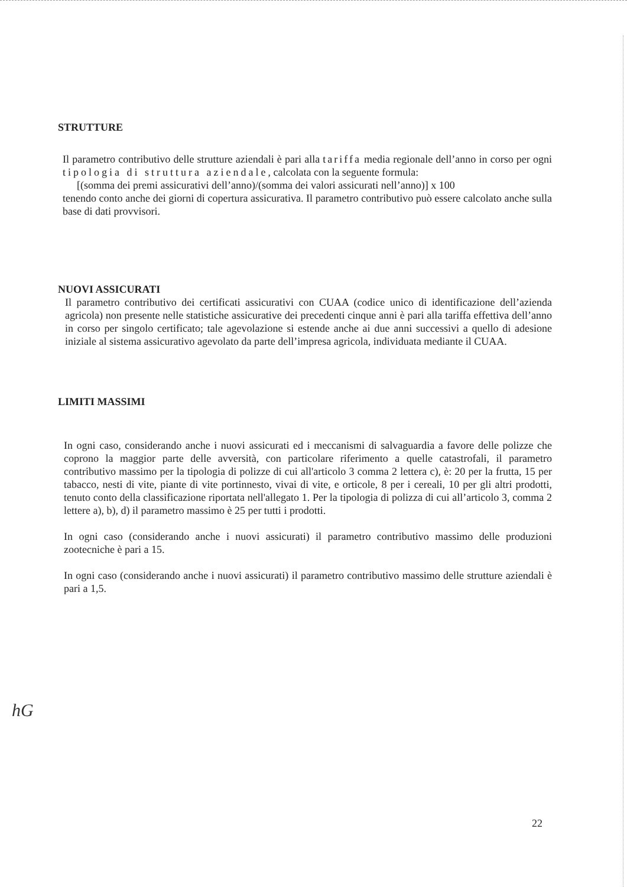STRUTTURE
Il parametro contributivo delle strutture aziendali è pari alla tariffa media regionale dell’anno in corso per ogni tipologia di struttura aziendale, calcolata con la seguente formula:
[(somma dei premi assicurativi dell’anno)/(somma dei valori assicurati nell’anno)] x 100
tenendo conto anche dei giorni di copertura assicurativa. Il parametro contributivo può essere calcolato anche sulla base di dati provvisori.
NUOVI ASSICURATI
Il parametro contributivo dei certificati assicurativi con CUAA (codice unico di identificazione dell’azienda agricola) non presente nelle statistiche assicurative dei precedenti cinque anni è pari alla tariffa effettiva dell’anno in corso per singolo certificato; tale agevolazione si estende anche ai due anni successivi a quello di adesione iniziale al sistema assicurativo agevolato da parte dell’impresa agricola, individuata mediante il CUAA.
LIMITI MASSIMI
In ogni caso, considerando anche i nuovi assicurati ed i meccanismi di salvaguardia a favore delle polizze che coprono la maggior parte delle avversità, con particolare riferimento a quelle catastrofali, il parametro contributivo massimo per la tipologia di polizze di cui all'articolo 3 comma 2 lettera c), è: 20 per la frutta, 15 per tabacco, nesti di vite, piante di vite portinnesto, vivai di vite, e orticole, 8 per i cereali, 10 per gli altri prodotti, tenuto conto della classificazione riportata nell'allegato 1. Per la tipologia di polizza di cui all’articolo 3, comma 2 lettere a), b), d) il parametro massimo è 25 per tutti i prodotti.
In ogni caso (considerando anche i nuovi assicurati) il parametro contributivo massimo delle produzioni zootecniche è pari a 15.
In ogni caso (considerando anche i nuovi assicurati) il parametro contributivo massimo delle strutture aziendali è pari a 1,5.
hG
22